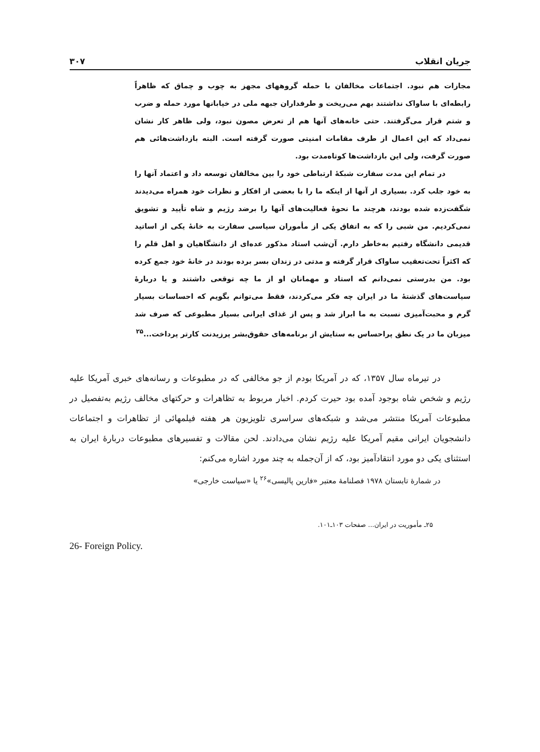جریان انقلاب ۳۰۷
مجازات هم نبود. اجتماعات مخالفان با حمله گروههای مجهز به چوب و چماق که ظاهراً رابطه‌ای با ساواک نداشتند بهم می‌ریخت و طرفداران جبهه ملی در خیابانها مورد حمله و ضرب و شتم قرار می‌گرفتند. حتی خانه‌های آنها هم از تعرض مصون نبود، ولی ظاهر کار نشان نمی‌داد که این اعمال از طرف مقامات امنیتی صورت گرفته است. البته بازداشت‌هائی هم صورت گرفت، ولی این بازداشت‌ها کوتاه‌مدت بود.
در تمام این مدت سفارت شبکهٔ ارتباطی خود را بین مخالفان توسعه داد و اعتماد آنها را به خود جلب کرد. بسیاری از آنها از اینکه ما را با بعضی از افکار و نظرات خود همراه می‌دیدند شگفت‌زده شده بودند، هرچند ما نحوهٔ فعالیت‌های آنها را برضد رژیم و شاه تأیید و تشویق نمی‌کردیم. من شبی را که به اتفاق یکی از مأموران سیاسی سفارت به خانهٔ یکی از اساتید قدیمی دانشگاه رفتیم به‌خاطر دارم. آن‌شب استاد مذکور عده‌ای از دانشگاهیان و اهل قلم را که اکثراً تحت‌تعقیب ساواک قرار گرفته و مدتی در زندان بسر برده بودند در خانهٔ خود جمع کرده بود. من بدرستی نمی‌دانم که استاد و مهمانان او از ما چه توقعی داشتند و یا دربارهٔ سیاست‌های گذشتهٔ ما در ایران چه فکر می‌کردند، فقط می‌توانم بگویم که احساسات بسیار گرم و محبت‌آمیزی نسبت به ما ابراز شد و پس از غذای ایرانی بسیار مطبوعی که صرف شد میزبان ما در یک نطق پراحساس به ستایش از برنامه‌های حقوق‌بشر پرزیدنت کارتر پرداخت...<sup>۲۵</sup>
در تیرماه سال ۱۳۵۷، که در آمریکا بودم از جو مخالفی که در مطبوعات و رسانه‌های خبری آمریکا علیه رژیم و شخص شاه بوجود آمده بود حیرت کردم. اخبار مربوط به تظاهرات و حرکتهای مخالف رژیم به‌تفصیل در مطبوعات آمریکا منتشر می‌شد و شبکه‌های سراسری تلویزیون هر هفته فیلمهائی از تظاهرات و اجتماعات دانشجویان ایرانی مقیم آمریکا علیه رژیم نشان می‌دادند. لحن مقالات و تفسیرهای مطبوعات دربارهٔ ایران به استثنای یکی دو مورد انتقادآمیز بود، که از آن‌جمله به چند مورد اشاره می‌کنم:
در شمارهٔ تابستان ۱۹۷۸ فصلنامهٔ معتبر «فارین پالیسی»<sup>۲۶</sup> یا «سیاست خارجی»
۲۵ـ مأموریت در ایران... صفحات ۱۰۳ـ۱۰۱.
26- Foreign Policy.